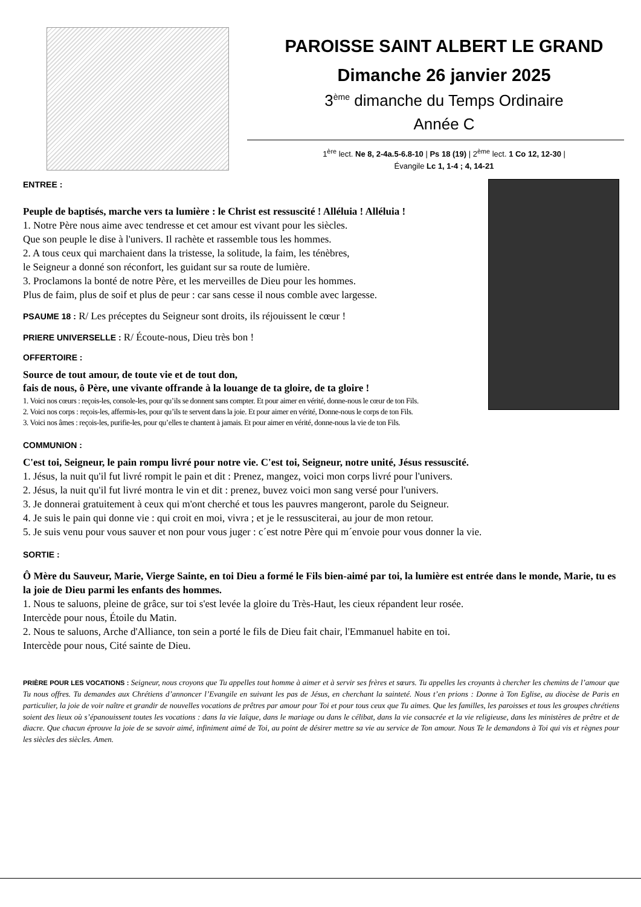PAROISSE SAINT ALBERT LE GRAND
Dimanche 26 janvier 2025
3<sup>ème</sup> dimanche du Temps Ordinaire
Année C
1<sup>ère</sup> lect. Ne 8, 2-4a.5-6.8-10 | Ps 18 (19) | 2<sup>ème</sup> lect. 1 Co 12, 12-30 |
Évangile Lc 1, 1-4 ; 4, 14-21
ENTREE :
Peuple de baptisés, marche vers ta lumière : le Christ est ressuscité ! Alléluia ! Alléluia !
1. Notre Père nous aime avec tendresse et cet amour est vivant pour les siècles.
Que son peuple le dise à l'univers. Il rachète et rassemble tous les hommes.
2. A tous ceux qui marchaient dans la tristesse, la solitude, la faim, les ténèbres,
le Seigneur a donné son réconfort, les guidant sur sa route de lumière.
3. Proclamons la bonté de notre Père, et les merveilles de Dieu pour les hommes.
Plus de faim, plus de soif et plus de peur : car sans cesse il nous comble avec largesse.
PSAUME 18 : R/ Les préceptes du Seigneur sont droits, ils réjouissent le cœur !
PRIERE UNIVERSELLE : R/ Écoute-nous, Dieu très bon !
OFFERTOIRE :
Source de tout amour, de toute vie et de tout don,
fais de nous, ô Père, une vivante offrande à la louange de ta gloire, de ta gloire !
1. Voici nos cœurs : reçois-les, console-les, pour qu’ils se donnent sans compter. Et pour aimer en vérité, donne-nous le cœur de ton Fils.
2. Voici nos corps : reçois-les, affermis-les, pour qu’ils te servent dans la joie. Et pour aimer en vérité, Donne-nous le corps de ton Fils.
3. Voici nos âmes : reçois-les, purifie-les, pour qu’elles te chantent à jamais. Et pour aimer en vérité, donne-nous la vie de ton Fils.
COMMUNION :
C'est toi, Seigneur, le pain rompu livré pour notre vie. C'est toi, Seigneur, notre unité, Jésus ressuscité.
1. Jésus, la nuit qu'il fut livré rompit le pain et dit : Prenez, mangez, voici mon corps livré pour l'univers.
2. Jésus, la nuit qu'il fut livré montra le vin et dit : prenez, buvez voici mon sang versé pour l'univers.
3. Je donnerai gratuitement à ceux qui m'ont cherché et tous les pauvres mangeront, parole du Seigneur.
4. Je suis le pain qui donne vie : qui croit en moi, vivra ; et je le ressusciterai, au jour de mon retour.
5. Je suis venu pour vous sauver et non pour vous juger : c´est notre Père qui m´envoie pour vous donner la vie.
SORTIE :
Ô Mère du Sauveur, Marie, Vierge Sainte, en toi Dieu a formé le Fils bien-aimé par toi, la lumière est entrée dans le monde, Marie, tu es la joie de Dieu parmi les enfants des hommes.
1. Nous te saluons, pleine de grâce, sur toi s'est levée la gloire du Très-Haut, les cieux répandent leur rosée.
Intercède pour nous, Étoile du Matin.
2. Nous te saluons, Arche d'Alliance, ton sein a porté le fils de Dieu fait chair, l'Emmanuel habite en toi.
Intercède pour nous, Cité sainte de Dieu.
PRIÈRE POUR LES VOCATIONS : Seigneur, nous croyons que Tu appelles tout homme à aimer et à servir ses frères et sœurs. Tu appelles les croyants à chercher les chemins de l’amour que Tu nous offres. Tu demandes aux Chrétiens d’annoncer l’Evangile en suivant les pas de Jésus, en cherchant la sainteté. Nous t’en prions : Donne à Ton Eglise, au diocèse de Paris en particulier, la joie de voir naître et grandir de nouvelles vocations de prêtres par amour pour Toi et pour tous ceux que Tu aimes. Que les familles, les paroisses et tous les groupes chrétiens soient des lieux où s’épanouissent toutes les vocations : dans la vie laïque, dans le mariage ou dans le célibat, dans la vie consacrée et la vie religieuse, dans les ministères de prêtre et de diacre. Que chacun éprouve la joie de se savoir aimé, infiniment aimé de Toi, au point de désirer mettre sa vie au service de Ton amour. Nous Te le demandons à Toi qui vis et règnes pour les siècles des siècles. Amen.